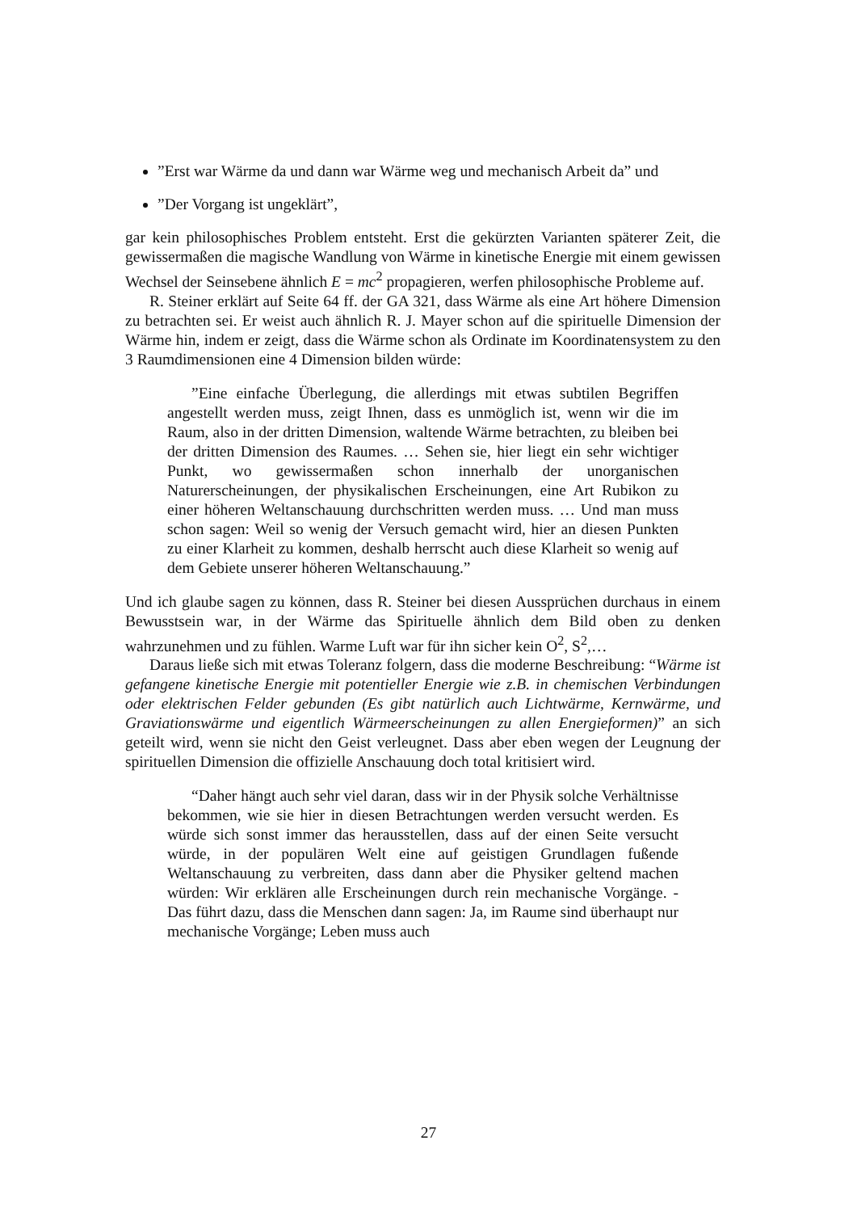”Erst war Wärme da und dann war Wärme weg und mechanisch Arbeit da” und
”Der Vorgang ist ungeklärt”,
gar kein philosophisches Problem entsteht. Erst die gekürzten Varianten späterer Zeit, die gewissermaßen die magische Wandlung von Wärme in kinetische Energie mit einem gewissen Wechsel der Seinsebene ähnlich E = mc<sup>2</sup> propagieren, werfen philosophische Probleme auf.
R. Steiner erklärt auf Seite 64 ff. der GA 321, dass Wärme als eine Art höhere Dimension zu betrachten sei. Er weist auch ähnlich R. J. Mayer schon auf die spirituelle Dimension der Wärme hin, indem er zeigt, dass die Wärme schon als Ordinate im Koordinatensystem zu den 3 Raumdimensionen eine 4 Dimension bilden würde:
”Eine einfache Überlegung, die allerdings mit etwas subtilen Begriffen angestellt werden muss, zeigt Ihnen, dass es unmöglich ist, wenn wir die im Raum, also in der dritten Dimension, waltende Wärme betrachten, zu bleiben bei der dritten Dimension des Raumes. … Sehen sie, hier liegt ein sehr wichtiger Punkt, wo gewissermaßen schon innerhalb der unorganischen Naturerscheinungen, der physikalischen Erscheinungen, eine Art Rubikon zu einer höheren Weltanschauung durchschritten werden muss. … Und man muss schon sagen: Weil so wenig der Versuch gemacht wird, hier an diesen Punkten zu einer Klarheit zu kommen, deshalb herrscht auch diese Klarheit so wenig auf dem Gebiete unserer höheren Weltanschauung.”
Und ich glaube sagen zu können, dass R. Steiner bei diesen Aussprüchen durchaus in einem Bewusstsein war, in der Wärme das Spirituelle ähnlich dem Bild oben zu denken wahrzunehmen und zu fühlen. Warme Luft war für ihn sicher kein O<sup>2</sup>, S<sup>2</sup>,…
Daraus ließe sich mit etwas Toleranz folgern, dass die moderne Beschreibung: “Wärme ist gefangene kinetische Energie mit potentieller Energie wie z.B. in chemischen Verbindungen oder elektrischen Felder gebunden (Es gibt natürlich auch Lichtwärme, Kernwärme, und Graviationswärme und eigentlich Wärmeerscheinungen zu allen Energieformen)” an sich geteilt wird, wenn sie nicht den Geist verleugnet. Dass aber eben wegen der Leugnung der spirituellen Dimension die offizielle Anschauung doch total kritisiert wird.
“Daher hängt auch sehr viel daran, dass wir in der Physik solche Verhältnisse bekommen, wie sie hier in diesen Betrachtungen werden versucht werden. Es würde sich sonst immer das herausstellen, dass auf der einen Seite versucht würde, in der populären Welt eine auf geistigen Grundlagen fußende Weltanschauung zu verbreiten, dass dann aber die Physiker geltend machen würden: Wir erklären alle Erscheinungen durch rein mechanische Vorgänge. - Das führt dazu, dass die Menschen dann sagen: Ja, im Raume sind überhaupt nur mechanische Vorgänge; Leben muss auch
27